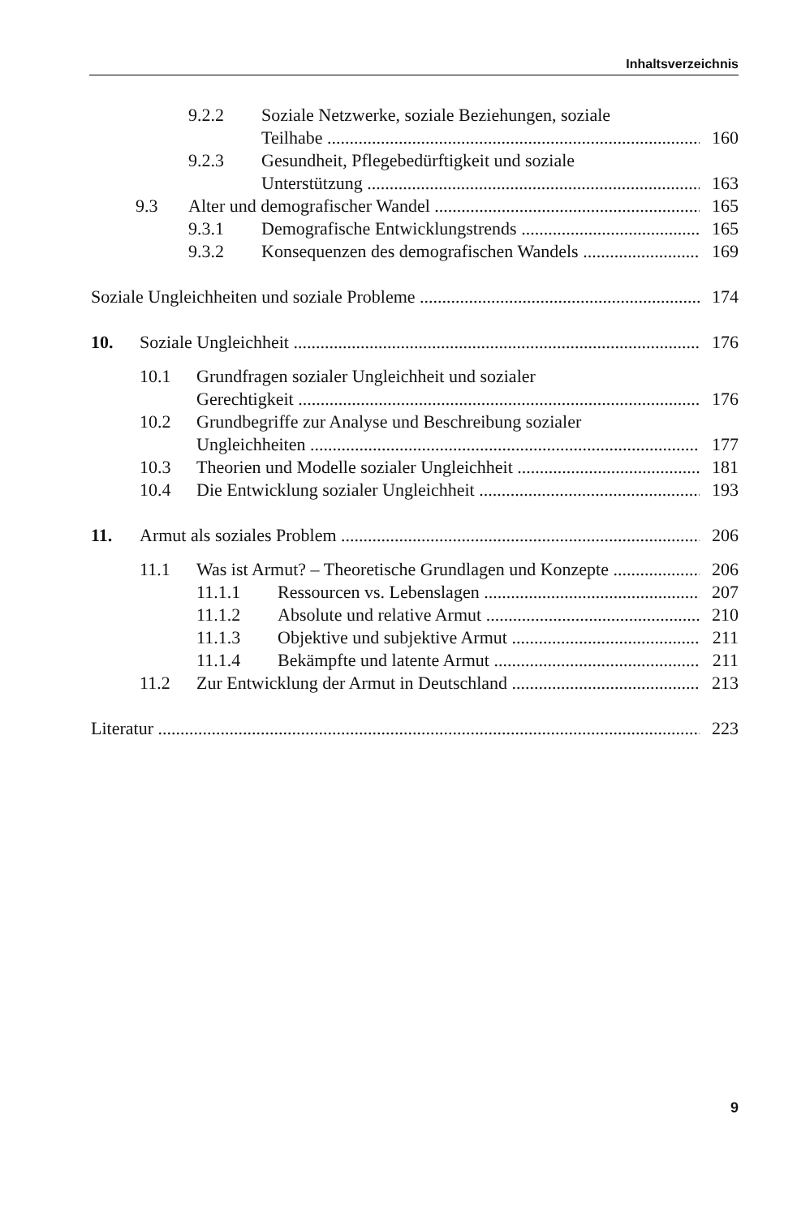Inhaltsverzeichnis
9.2.2 Soziale Netzwerke, soziale Beziehungen, soziale
Teilhabe 160
9.2.3 Gesundheit, Pflegebedürftigkeit und soziale
Unterstützung 163
9.3 Alter und demografischer Wandel 165
9.3.1 Demografische Entwicklungstrends 165
9.3.2 Konsequenzen des demografischen Wandels 169
Soziale Ungleichheiten und soziale Probleme 174
10. Soziale Ungleichheit 176
10.1 Grundfragen sozialer Ungleichheit und sozialer
Gerechtigkeit 176
10.2 Grundbegriffe zur Analyse und Beschreibung sozialer
Ungleichheiten 177
10.3 Theorien und Modelle sozialer Ungleichheit 181
10.4 Die Entwicklung sozialer Ungleichheit 193
11. Armut als soziales Problem 206
11.1 Was ist Armut? – Theoretische Grundlagen und Konzepte 206
11.1.1 Ressourcen vs. Lebenslagen 207
11.1.2 Absolute und relative Armut 210
11.1.3 Objektive und subjektive Armut 211
11.1.4 Bekämpfte und latente Armut 211
11.2 Zur Entwicklung der Armut in Deutschland 213
Literatur 223
9